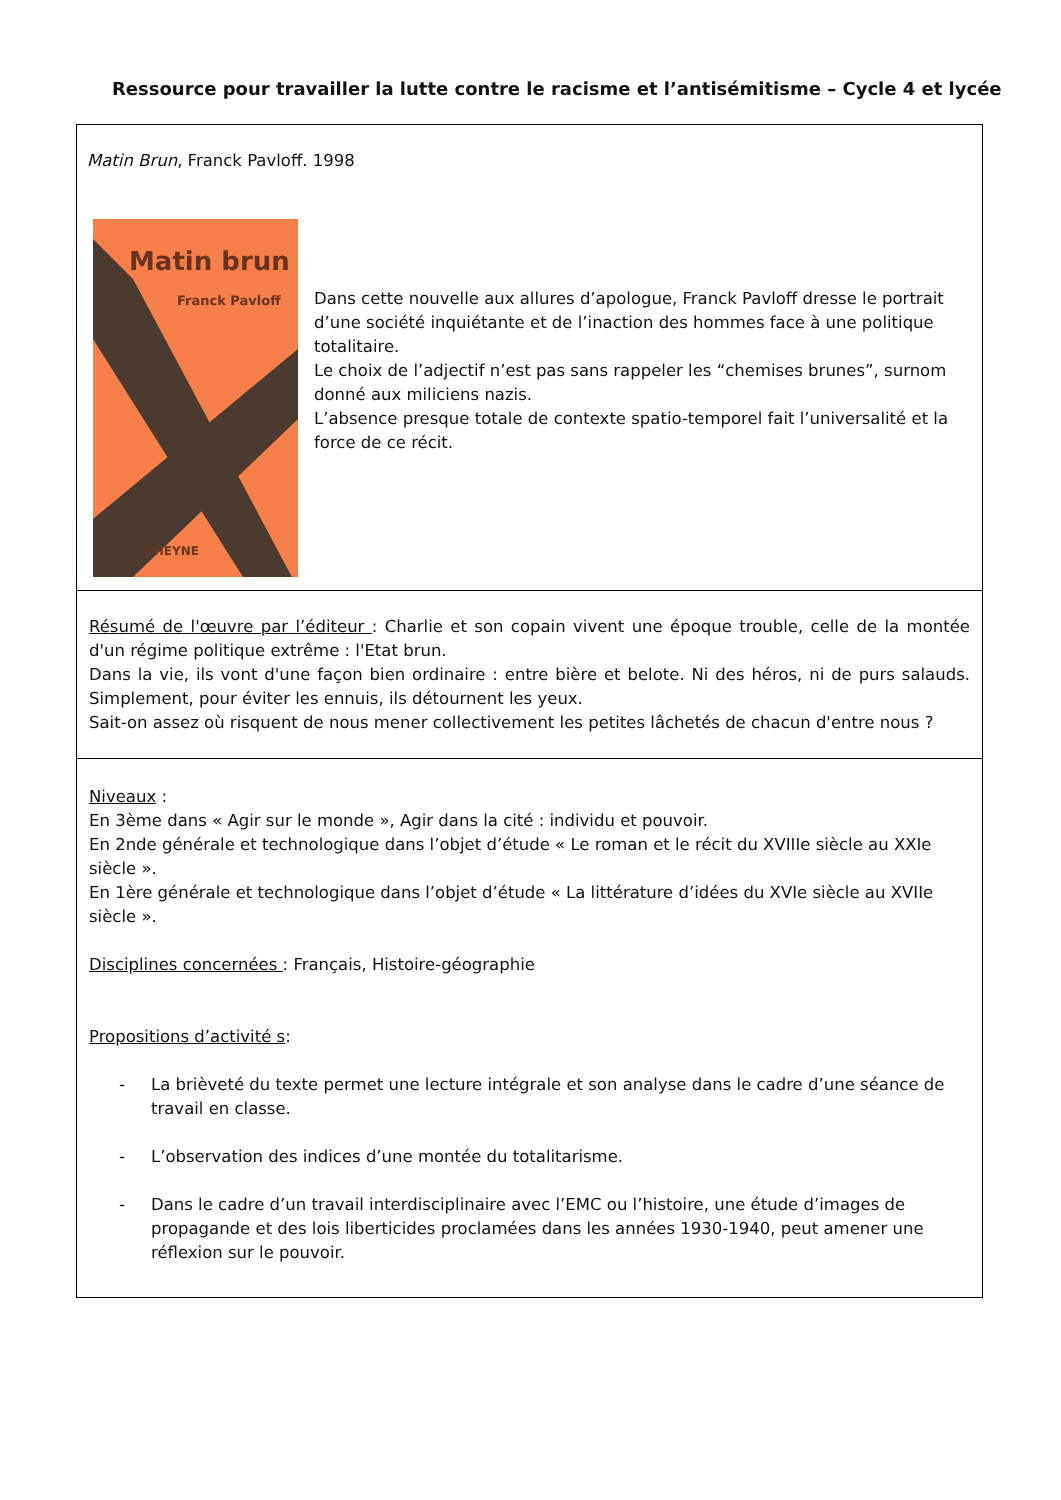Ressource pour travailler la lutte contre le racisme et l’antisémitisme – Cycle 4 et lycée
Matin Brun, Franck Pavloff. 1998
Matin brun
Franck Pavloff
CHEYNE
Dans cette nouvelle aux allures d’apologue, Franck Pavloff dresse le portrait d’une société inquiétante et de l’inaction des hommes face à une politique totalitaire.
Le choix de l’adjectif n’est pas sans rappeler les “chemises brunes”, surnom donné aux miliciens nazis.
L’absence presque totale de contexte spatio-temporel fait l’universalité et la force de ce récit.
Résumé de l'œuvre par l’éditeur : Charlie et son copain vivent une époque trouble, celle de la montée d'un régime politique extrême : l'Etat brun.
Dans la vie, ils vont d'une façon bien ordinaire : entre bière et belote. Ni des héros, ni de purs salauds. Simplement, pour éviter les ennuis, ils détournent les yeux.
Sait-on assez où risquent de nous mener collectivement les petites lâchetés de chacun d'entre nous ?
Niveaux :
En 3ème dans « Agir sur le monde », Agir dans la cité : individu et pouvoir.
En 2nde générale et technologique dans l’objet d’étude « Le roman et le récit du XVIIIe siècle au XXIe siècle ».
En 1ère générale et technologique dans l’objet d’étude « La littérature d’idées du XVIe siècle au XVIIe siècle ».
Disciplines concernées : Français, Histoire-géographie
Propositions d’activité s:
- La brièveté du texte permet une lecture intégrale et son analyse dans le cadre d’une séance de travail en classe.
- L’observation des indices d’une montée du totalitarisme.
- Dans le cadre d’un travail interdisciplinaire avec l’EMC ou l’histoire, une étude d’images de propagande et des lois liberticides proclamées dans les années 1930-1940, peut amener une réflexion sur le pouvoir.